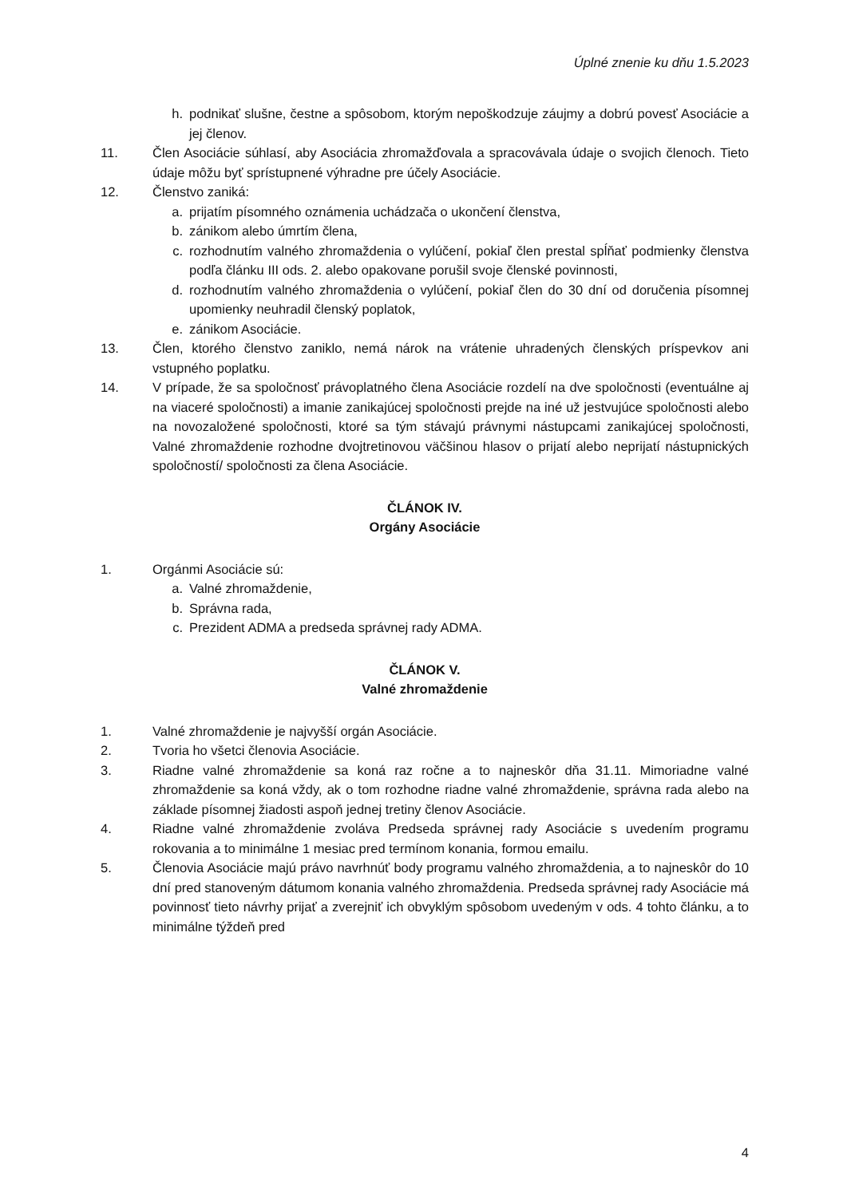Úplné znenie ku dňu 1.5.2023
h. podnikať slušne, čestne a spôsobom, ktorým nepoškodzuje záujmy a dobrú povesť Asociácie a jej členov.
11. Člen Asociácie súhlasí, aby Asociácia zhromažďovala a spracovávala údaje o svojich členoch. Tieto údaje môžu byť sprístupnené výhradne pre účely Asociácie.
12. Členstvo zaniká:
a. prijatím písomného oznámenia uchádzača o ukončení členstva,
b. zánikom alebo úmrtím člena,
c. rozhodnutím valného zhromaždenia o vylúčení, pokiaľ člen prestal spĺňať podmienky členstva podľa článku III ods. 2. alebo opakovane porušil svoje členské povinnosti,
d. rozhodnutím valného zhromaždenia o vylúčení, pokiaľ člen do 30 dní od doručenia písomnej upomienky neuhradil členský poplatok,
e. zánikom Asociácie.
13. Člen, ktorého členstvo zaniklo, nemá nárok na vrátenie uhradených členských príspevkov ani vstupného poplatku.
14. V prípade, že sa spoločnosť právoplatného člena Asociácie rozdelí na dve spoločnosti (eventuálne aj na viaceré spoločnosti) a imanie zanikajúcej spoločnosti prejde na iné už jestvujúce spoločnosti alebo na novozaložené spoločnosti, ktoré sa tým stávajú právnymi nástupcami zanikajúcej spoločnosti, Valné zhromaždenie rozhodne dvojtretinovou väčšinou hlasov o prijatí alebo neprijatí nástupnických spoločností/ spoločnosti za člena Asociácie.
ČLÁNOK IV.
Orgány Asociácie
1. Orgánmi Asociácie sú:
a. Valné zhromaždenie,
b. Správna rada,
c. Prezident ADMA a predseda správnej rady ADMA.
ČLÁNOK V.
Valné zhromaždenie
1. Valné zhromaždenie je najvyšší orgán Asociácie.
2. Tvoria ho všetci členovia Asociácie.
3. Riadne valné zhromaždenie sa koná raz ročne a to najneskôr dňa 31.11. Mimoriadne valné zhromaždenie sa koná vždy, ak o tom rozhodne riadne valné zhromaždenie, správna rada alebo na základe písomnej žiadosti aspoň jednej tretiny členov Asociácie.
4. Riadne valné zhromaždenie zvoláva Predseda správnej rady Asociácie s uvedením programu rokovania a to minimálne 1 mesiac pred termínom konania, formou emailu.
5. Členovia Asociácie majú právo navrhnúť body programu valného zhromaždenia, a to najneskôr do 10 dní pred stanoveným dátumom konania valného zhromaždenia. Predseda správnej rady Asociácie má povinnosť tieto návrhy prijať a zverejniť ich obvyklým spôsobom uvedeným v ods. 4 tohto článku, a to minimálne týždeň pred
4